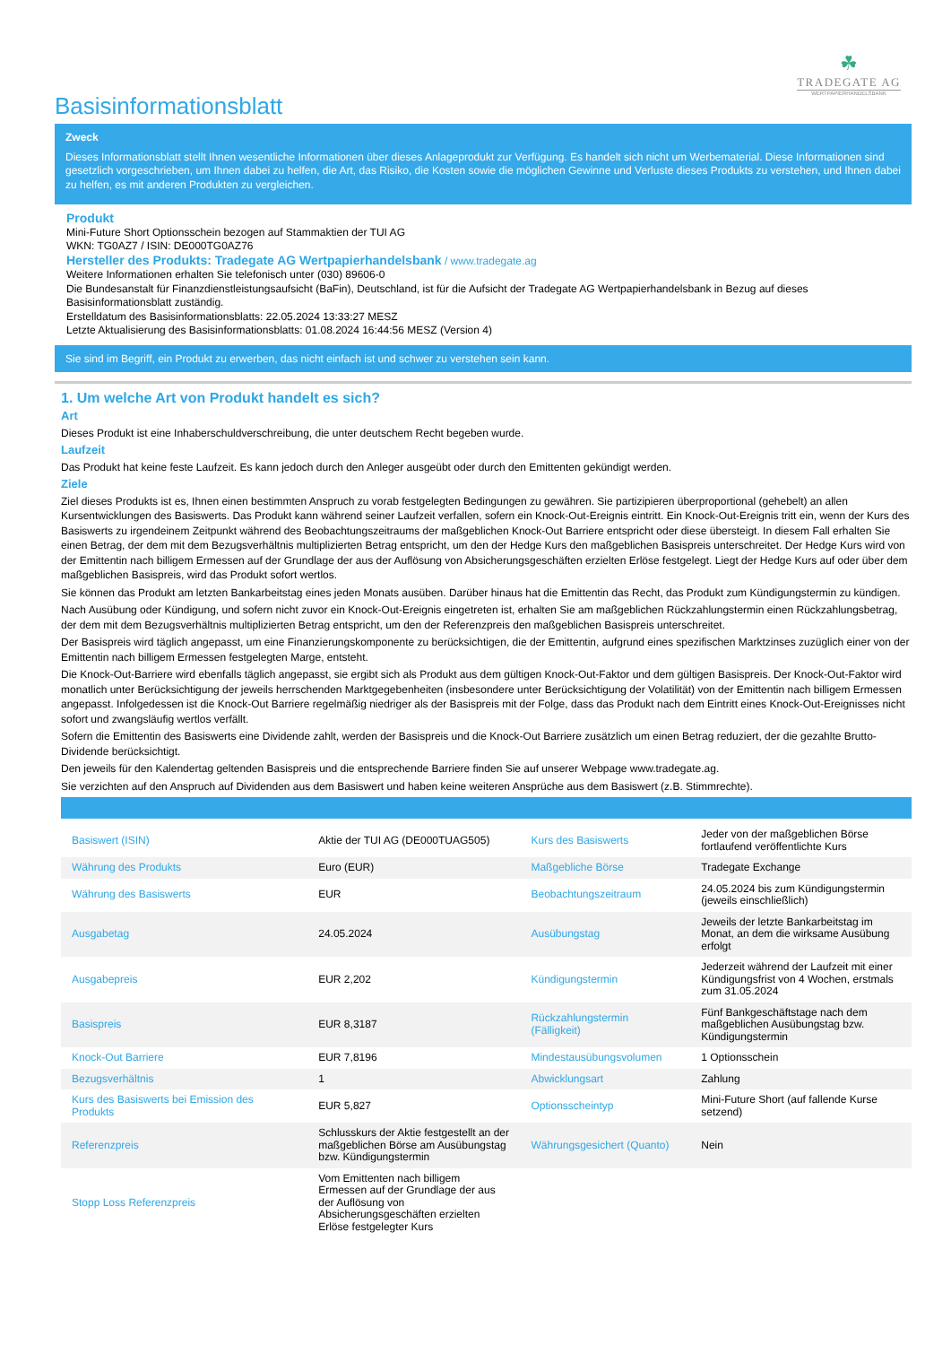☘
TRADEGATE AG
WERTPAPIERHANDELSBANK
Basisinformationsblatt
Zweck
Dieses Informationsblatt stellt Ihnen wesentliche Informationen über dieses Anlageprodukt zur Verfügung. Es handelt sich nicht um Werbematerial. Diese Informationen sind gesetzlich vorgeschrieben, um Ihnen dabei zu helfen, die Art, das Risiko, die Kosten sowie die möglichen Gewinne und Verluste dieses Produkts zu verstehen, und Ihnen dabei zu helfen, es mit anderen Produkten zu vergleichen.
Produkt
Mini-Future Short Optionsschein bezogen auf Stammaktien der TUI AG
WKN: TG0AZ7 / ISIN: DE000TG0AZ76
Hersteller des Produkts: Tradegate AG Wertpapierhandelsbank / www.tradegate.ag
Weitere Informationen erhalten Sie telefonisch unter (030) 89606-0
Die Bundesanstalt für Finanzdienstleistungsaufsicht (BaFin), Deutschland, ist für die Aufsicht der Tradegate AG Wertpapierhandelsbank in Bezug auf dieses Basisinformationsblatt zuständig.
Erstelldatum des Basisinformationsblatts: 22.05.2024 13:33:27 MESZ
Letzte Aktualisierung des Basisinformationsblatts: 01.08.2024 16:44:56 MESZ (Version 4)
Sie sind im Begriff, ein Produkt zu erwerben, das nicht einfach ist und schwer zu verstehen sein kann.
1. Um welche Art von Produkt handelt es sich?
Art
Dieses Produkt ist eine Inhaberschuldverschreibung, die unter deutschem Recht begeben wurde.
Laufzeit
Das Produkt hat keine feste Laufzeit. Es kann jedoch durch den Anleger ausgeübt oder durch den Emittenten gekündigt werden.
Ziele
Ziel dieses Produkts ist es, Ihnen einen bestimmten Anspruch zu vorab festgelegten Bedingungen zu gewähren. Sie partizipieren überproportional (gehebelt) an allen Kursentwicklungen des Basiswerts. Das Produkt kann während seiner Laufzeit verfallen, sofern ein Knock-Out-Ereignis eintritt. Ein Knock-Out-Ereignis tritt ein, wenn der Kurs des Basiswerts zu irgendeinem Zeitpunkt während des Beobachtungszeitraums der maßgeblichen Knock-Out Barriere entspricht oder diese übersteigt. In diesem Fall erhalten Sie einen Betrag, der dem mit dem Bezugsverhältnis multiplizierten Betrag entspricht, um den der Hedge Kurs den maßgeblichen Basispreis unterschreitet. Der Hedge Kurs wird von der Emittentin nach billigem Ermessen auf der Grundlage der aus der Auflösung von Absicherungsgeschäften erzielten Erlöse festgelegt. Liegt der Hedge Kurs auf oder über dem maßgeblichen Basispreis, wird das Produkt sofort wertlos.
Sie können das Produkt am letzten Bankarbeitstag eines jeden Monats ausüben. Darüber hinaus hat die Emittentin das Recht, das Produkt zum Kündigungstermin zu kündigen.
Nach Ausübung oder Kündigung, und sofern nicht zuvor ein Knock-Out-Ereignis eingetreten ist, erhalten Sie am maßgeblichen Rückzahlungstermin einen Rückzahlungsbetrag, der dem mit dem Bezugsverhältnis multiplizierten Betrag entspricht, um den der Referenzpreis den maßgeblichen Basispreis unterschreitet.
Der Basispreis wird täglich angepasst, um eine Finanzierungskomponente zu berücksichtigen, die der Emittentin, aufgrund eines spezifischen Marktzinses zuzüglich einer von der Emittentin nach billigem Ermessen festgelegten Marge, entsteht.
Die Knock-Out-Barriere wird ebenfalls täglich angepasst, sie ergibt sich als Produkt aus dem gültigen Knock-Out-Faktor und dem gültigen Basispreis. Der Knock-Out-Faktor wird monatlich unter Berücksichtigung der jeweils herrschenden Marktgegebenheiten (insbesondere unter Berücksichtigung der Volatilität) von der Emittentin nach billigem Ermessen angepasst. Infolgedessen ist die Knock-Out Barriere regelmäßig niedriger als der Basispreis mit der Folge, dass das Produkt nach dem Eintritt eines Knock-Out-Ereignisses nicht sofort und zwangsläufig wertlos verfällt.
Sofern die Emittentin des Basiswerts eine Dividende zahlt, werden der Basispreis und die Knock-Out Barriere zusätzlich um einen Betrag reduziert, der die gezahlte Brutto-Dividende berücksichtigt.
Den jeweils für den Kalendertag geltenden Basispreis und die entsprechende Barriere finden Sie auf unserer Webpage www.tradegate.ag.
Sie verzichten auf den Anspruch auf Dividenden aus dem Basiswert und haben keine weiteren Ansprüche aus dem Basiswert (z.B. Stimmrechte).
| Basiswert (ISIN) | Aktie der TUI AG (DE000TUAG505) | Kurs des Basiswerts | Jeder von der maßgeblichen Börse fortlaufend veröffentlichte Kurs |
| Währung des Produkts | Euro (EUR) | Maßgebliche Börse | Tradegate Exchange |
| Währung des Basiswerts | EUR | Beobachtungszeitraum | 24.05.2024 bis zum Kündigungstermin (jeweils einschließlich) |
| Ausgabetag | 24.05.2024 | Ausübungstag | Jeweils der letzte Bankarbeitstag im Monat, an dem die wirksame Ausübung erfolgt |
| Ausgabepreis | EUR 2,202 | Kündigungstermin | Jederzeit während der Laufzeit mit einer Kündigungsfrist von 4 Wochen, erstmals zum 31.05.2024 |
| Basispreis | EUR 8,3187 | Rückzahlungstermin (Fälligkeit) | Fünf Bankgeschäftstage nach dem maßgeblichen Ausübungstag bzw. Kündigungstermin |
| Knock-Out Barriere | EUR 7,8196 | Mindestausübungsvolumen | 1 Optionsschein |
| Bezugsverhältnis | 1 | Abwicklungsart | Zahlung |
| Kurs des Basiswerts bei Emission des Produkts | EUR 5,827 | Optionsscheintyp | Mini-Future Short (auf fallende Kurse setzend) |
| Referenzpreis | Schlusskurs der Aktie festgestellt an der maßgeblichen Börse am Ausübungstag bzw. Kündigungstermin | Währungsgesichert (Quanto) | Nein |
| Stopp Loss Referenzpreis | Vom Emittenten nach billigem Ermessen auf der Grundlage der aus der Auflösung von Absicherungsgeschäften erzielten Erlöse festgelegter Kurs | | |